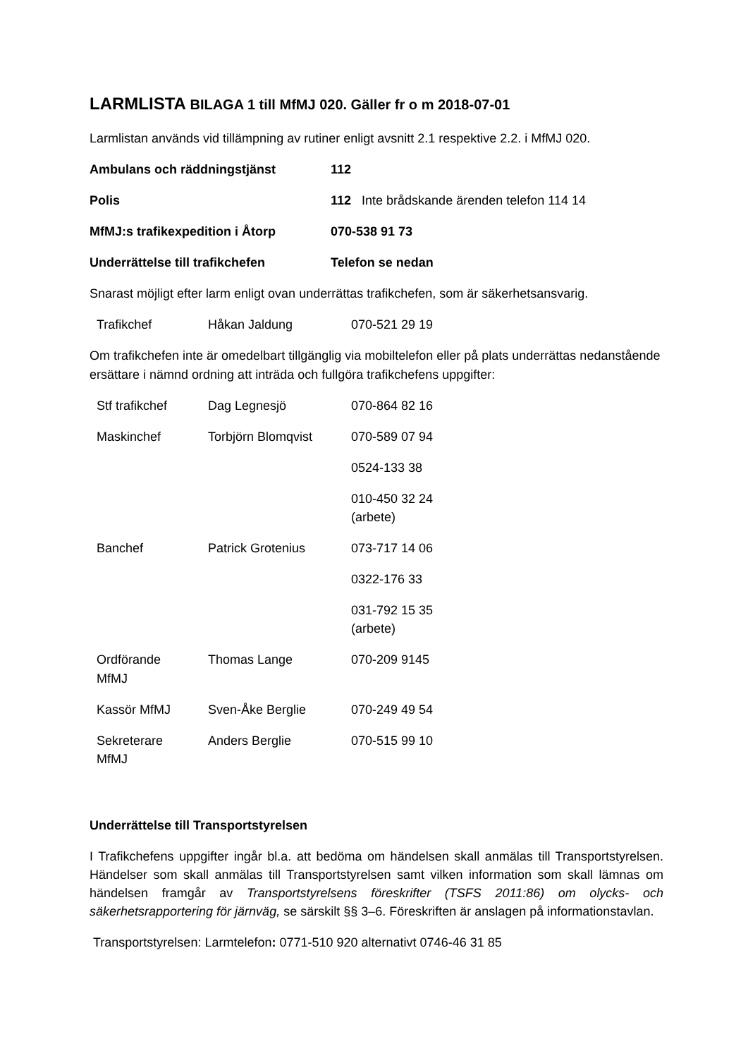LARMLISTA BILAGA 1 till MfMJ 020. Gäller fr o m 2018-07-01
Larmlistan används vid tillämpning av rutiner enligt avsnitt 2.1 respektive 2.2. i MfMJ 020.
| Ambulans och räddningstjänst | 112 |
| Polis | 112 Inte brådskande ärenden telefon 114 14 |
| MfMJ:s trafikexpedition i Åtorp | 070-538 91 73 |
| Underrättelse till trafikchefen | Telefon se nedan |
Snarast möjligt efter larm enligt ovan underrättas trafikchefen, som är säkerhetsansvarig.
| Trafikchef | Håkan Jaldung | 070-521 29 19 |
Om trafikchefen inte är omedelbart tillgänglig via mobiltelefon eller på plats underrättas nedanstående ersättare i nämnd ordning att inträda och fullgöra trafikchefens uppgifter:
| Stf trafikchef | Dag Legnesjö | 070-864 82 16 |
| Maskinchef | Torbjörn Blomqvist | 070-589 07 94 |
| | | 0524-133 38 |
| | | 010-450 32 24 (arbete) |
| Banchef | Patrick Grotenius | 073-717 14 06 |
| | | 0322-176 33 |
| | | 031-792 15 35 (arbete) |
| Ordförande MfMJ | Thomas Lange | 070-209 9145 |
| Kassör MfMJ | Sven-Åke Berglie | 070-249 49 54 |
| Sekreterare MfMJ | Anders Berglie | 070-515 99 10 |
Underrättelse till Transportstyrelsen
I Trafikchefens uppgifter ingår bl.a. att bedöma om händelsen skall anmälas till Transportstyrelsen. Händelser som skall anmälas till Transportstyrelsen samt vilken information som skall lämnas om händelsen framgår av Transportstyrelsens föreskrifter (TSFS 2011:86) om olycks- och säkerhetsrapportering för järnväg, se särskilt §§ 3–6. Föreskriften är anslagen på informationstavlan.
Transportstyrelsen: Larmtelefon: 0771-510 920 alternativt 0746-46 31 85